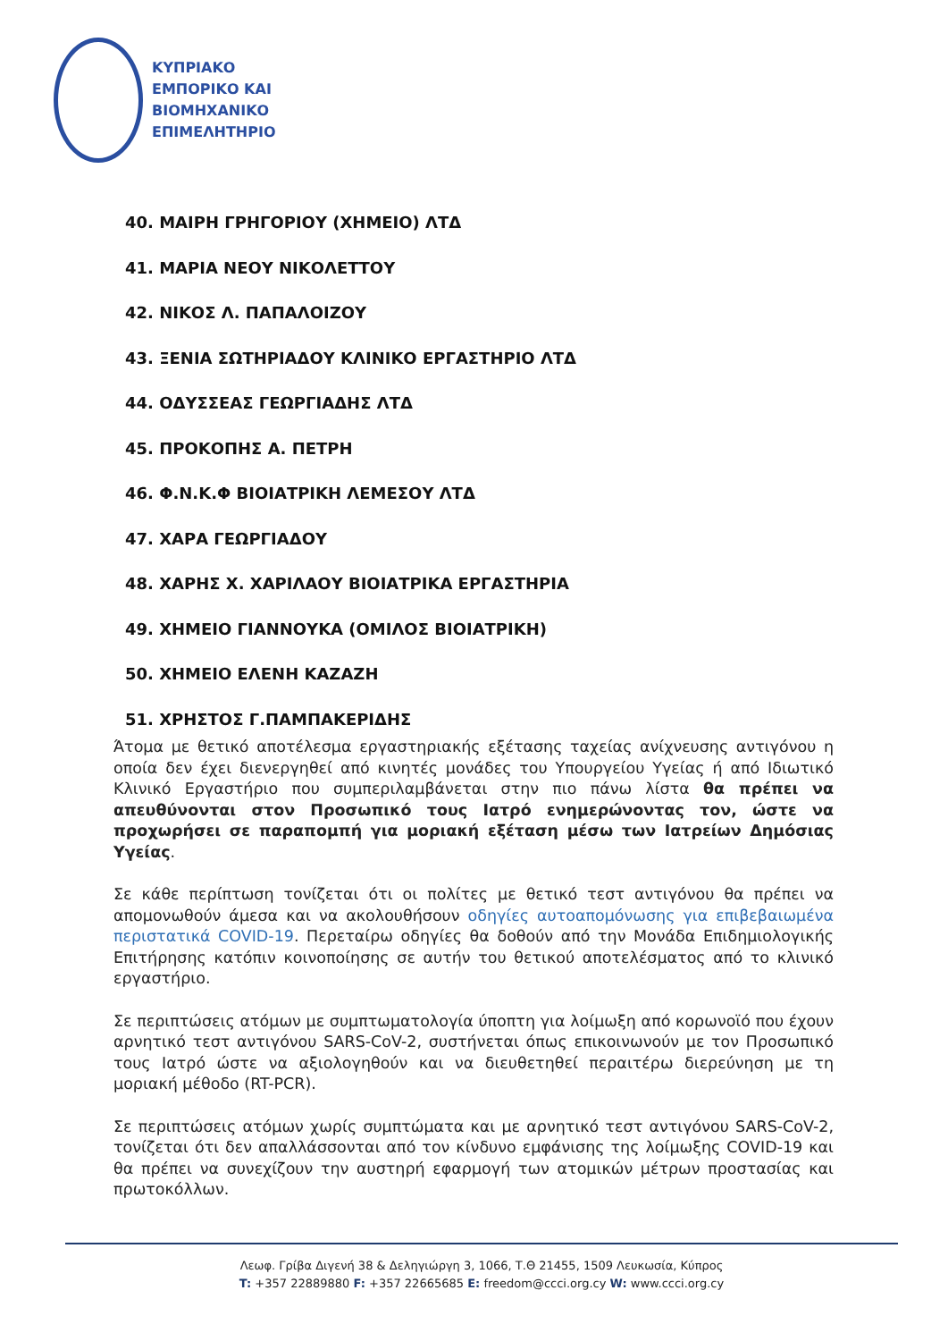ΚΥΠΡΙΑΚΟ
ΕΜΠΟΡΙΚΟ ΚΑΙ
ΒΙΟΜΗΧΑΝΙΚΟ
ΕΠΙΜΕΛΗΤΗΡΙΟ
40. ΜΑΙΡΗ ΓΡΗΓΟΡΙΟΥ (ΧΗΜΕΙΟ) ΛΤΔ
41. ΜΑΡΙΑ ΝΕΟΥ ΝΙΚΟΛΕΤΤΟΥ
42. ΝΙΚΟΣ Λ. ΠΑΠΑΛΟΙΖΟΥ
43. ΞΕΝΙΑ ΣΩΤΗΡΙΑΔΟΥ ΚΛΙΝΙΚΟ ΕΡΓΑΣΤΗΡΙΟ ΛΤΔ
44. ΟΔΥΣΣΕΑΣ ΓΕΩΡΓΙΑΔΗΣ ΛΤΔ
45. ΠΡΟΚΟΠΗΣ Α. ΠΕΤΡΗ
46. Φ.Ν.Κ.Φ ΒΙΟΙΑΤΡΙΚΗ ΛΕΜΕΣΟΥ ΛΤΔ
47. ΧΑΡΑ ΓΕΩΡΓΙΑΔΟΥ
48. ΧΑΡΗΣ Χ. ΧΑΡΙΛΑΟΥ ΒΙΟΙΑΤΡΙΚΑ ΕΡΓΑΣΤΗΡΙΑ
49. ΧΗΜΕΙΟ ΓΙΑΝΝΟΥΚΑ (ΟΜΙΛΟΣ ΒΙΟΙΑΤΡΙΚΗ)
50. ΧΗΜΕΙΟ ΕΛΕΝΗ ΚΑΖΑΖΗ
51. ΧΡΗΣΤΟΣ Γ.ΠΑΜΠΑΚΕΡΙΔΗΣ
Άτομα με θετικό αποτέλεσμα εργαστηριακής εξέτασης ταχείας ανίχνευσης αντιγόνου η οποία δεν έχει διενεργηθεί από κινητές μονάδες του Υπουργείου Υγείας ή από Ιδιωτικό Κλινικό Εργαστήριο που συμπεριλαμβάνεται στην πιο πάνω λίστα θα πρέπει να απευθύνονται στον Προσωπικό τους Ιατρό ενημερώνοντας τον, ώστε να προχωρήσει σε παραπομπή για μοριακή εξέταση μέσω των Ιατρείων Δημόσιας Υγείας.
Σε κάθε περίπτωση τονίζεται ότι οι πολίτες με θετικό τεστ αντιγόνου θα πρέπει να απομονωθούν άμεσα και να ακολουθήσουν οδηγίες αυτοαπομόνωσης για επιβεβαιωμένα περιστατικά COVID-19. Περεταίρω οδηγίες θα δοθούν από την Μονάδα Επιδημιολογικής Επιτήρησης κατόπιν κοινοποίησης σε αυτήν του θετικού αποτελέσματος από το κλινικό εργαστήριο.
Σε περιπτώσεις ατόμων με συμπτωματολογία ύποπτη για λοίμωξη από κορωνοϊό που έχουν αρνητικό τεστ αντιγόνου SARS-CoV-2, συστήνεται όπως επικοινωνούν με τον Προσωπικό τους Ιατρό ώστε να αξιολογηθούν και να διευθετηθεί περαιτέρω διερεύνηση με τη μοριακή μέθοδο (RT-PCR).
Σε περιπτώσεις ατόμων χωρίς συμπτώματα και με αρνητικό τεστ αντιγόνου SARS-CoV-2, τονίζεται ότι δεν απαλλάσσονται από τον κίνδυνο εμφάνισης της λοίμωξης COVID-19 και θα πρέπει να συνεχίζουν την αυστηρή εφαρμογή των ατομικών μέτρων προστασίας και πρωτοκόλλων.
Λεωφ. Γρίβα Διγενή 38 & Δεληγιώργη 3, 1066, Τ.Θ 21455, 1509 Λευκωσία, Κύπρος
T: +357 22889880 F: +357 22665685 E: freedom@ccci.org.cy W: www.ccci.org.cy